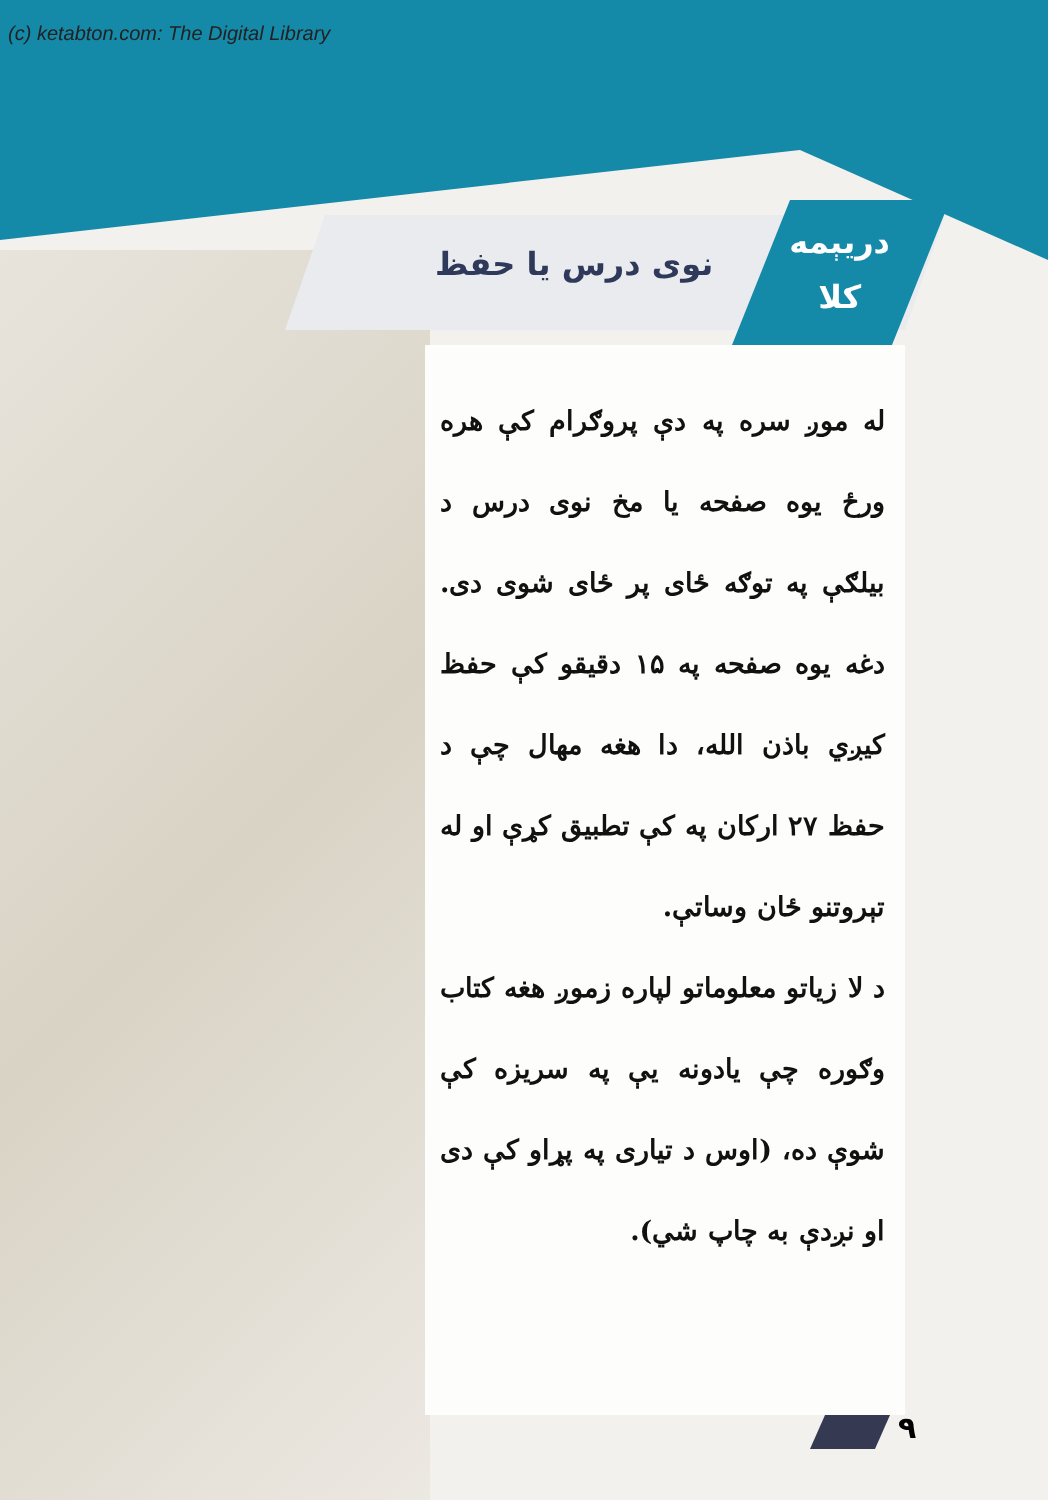(c) ketabton.com: The Digital Library
نوی درس یا حفظ
دریېمه
کلا
له موږ سره په دې پروګرام کې هره ورځ یوه صفحه یا مخ نوی درس د بیلګې په توګه ځای پر ځای شوی دی. دغه یوه صفحه په ۱۵ دقیقو کې حفظ کیږي باذن الله، دا هغه مهال چې د حفظ ۲۷ ارکان په کې تطبیق کړې او له تېروتنو ځان وساتې.
د لا زیاتو معلوماتو لپاره زموږ هغه کتاب وګوره چې یادونه یې په سریزه کې شوې ده، (اوس د تیاری په پړاو کې دی او نږدې به چاپ شي).
۹